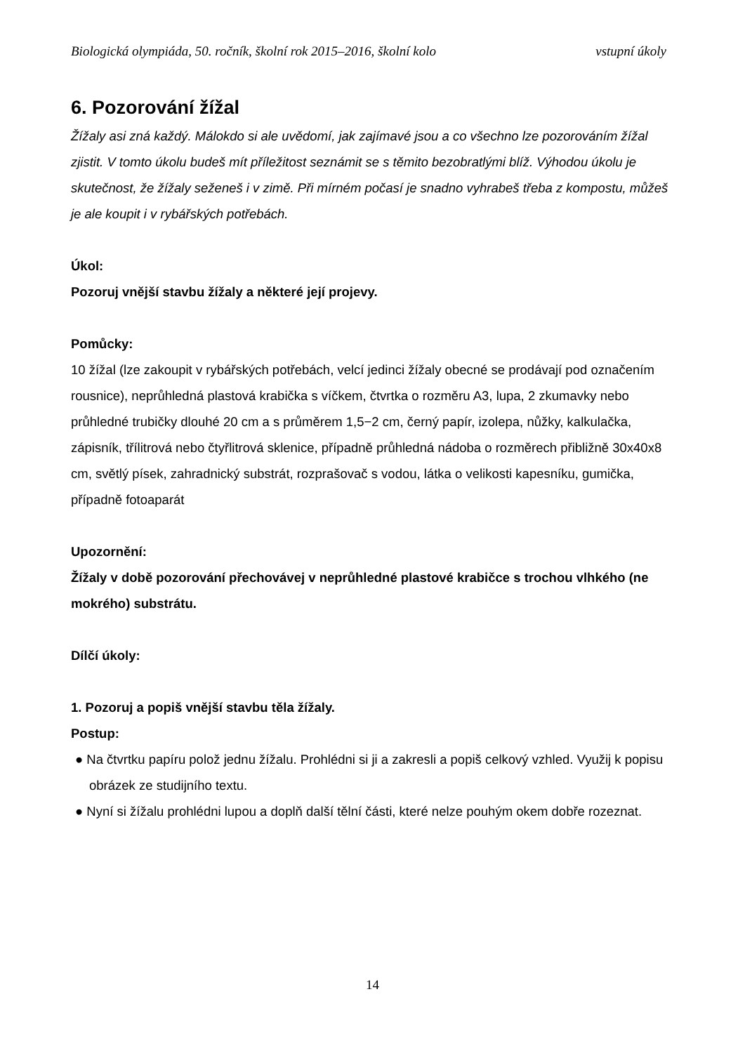Biologická olympiáda, 50. ročník, školní rok 2015–2016, školní kolo vstupní úkoly
6. Pozorování žížal
Žížaly asi zná každý. Málokdo si ale uvědomí, jak zajímavé jsou a co všechno lze pozorováním žížal zjistit. V tomto úkolu budeš mít příležitost seznámit se s těmito bezobratlými blíž. Výhodou úkolu je skutečnost, že žížaly seženeš i v zimě. Při mírném počasí je snadno vyhrabeš třeba z kompostu, můžeš je ale koupit i v rybářských potřebách.
Úkol:
Pozoruj vnější stavbu žížaly a některé její projevy.
Pomůcky:
10 žížal (lze zakoupit v rybářských potřebách, velcí jedinci žížaly obecné se prodávají pod označením rousnice), neprůhledná plastová krabička s víčkem, čtvrtka o rozměru A3, lupa, 2 zkumavky nebo průhledné trubičky dlouhé 20 cm a s průměrem 1,5−2 cm, černý papír, izolepa, nůžky, kalkulačka, zápisník, třílitrová nebo čtyřlitrová sklenice, případně průhledná nádoba o rozměrech přibližně 30x40x8 cm, světlý písek, zahradnický substrát, rozprašovač s vodou, látka o velikosti kapesníku, gumička, případně fotoaparát
Upozornění:
Žížaly v době pozorování přechovávej v neprůhledné plastové krabičce s trochou vlhkého (ne mokrého) substrátu.
Dílčí úkoly:
1. Pozoruj a popiš vnější stavbu těla žížaly.
Postup:
● Na čtvrtku papíru polož jednu žížalu. Prohlédni si ji a zakresli a popiš celkový vzhled. Využij k popisu obrázek ze studijního textu.
● Nyní si žížalu prohlédni lupou a doplň další tělní části, které nelze pouhým okem dobře rozeznat.
14